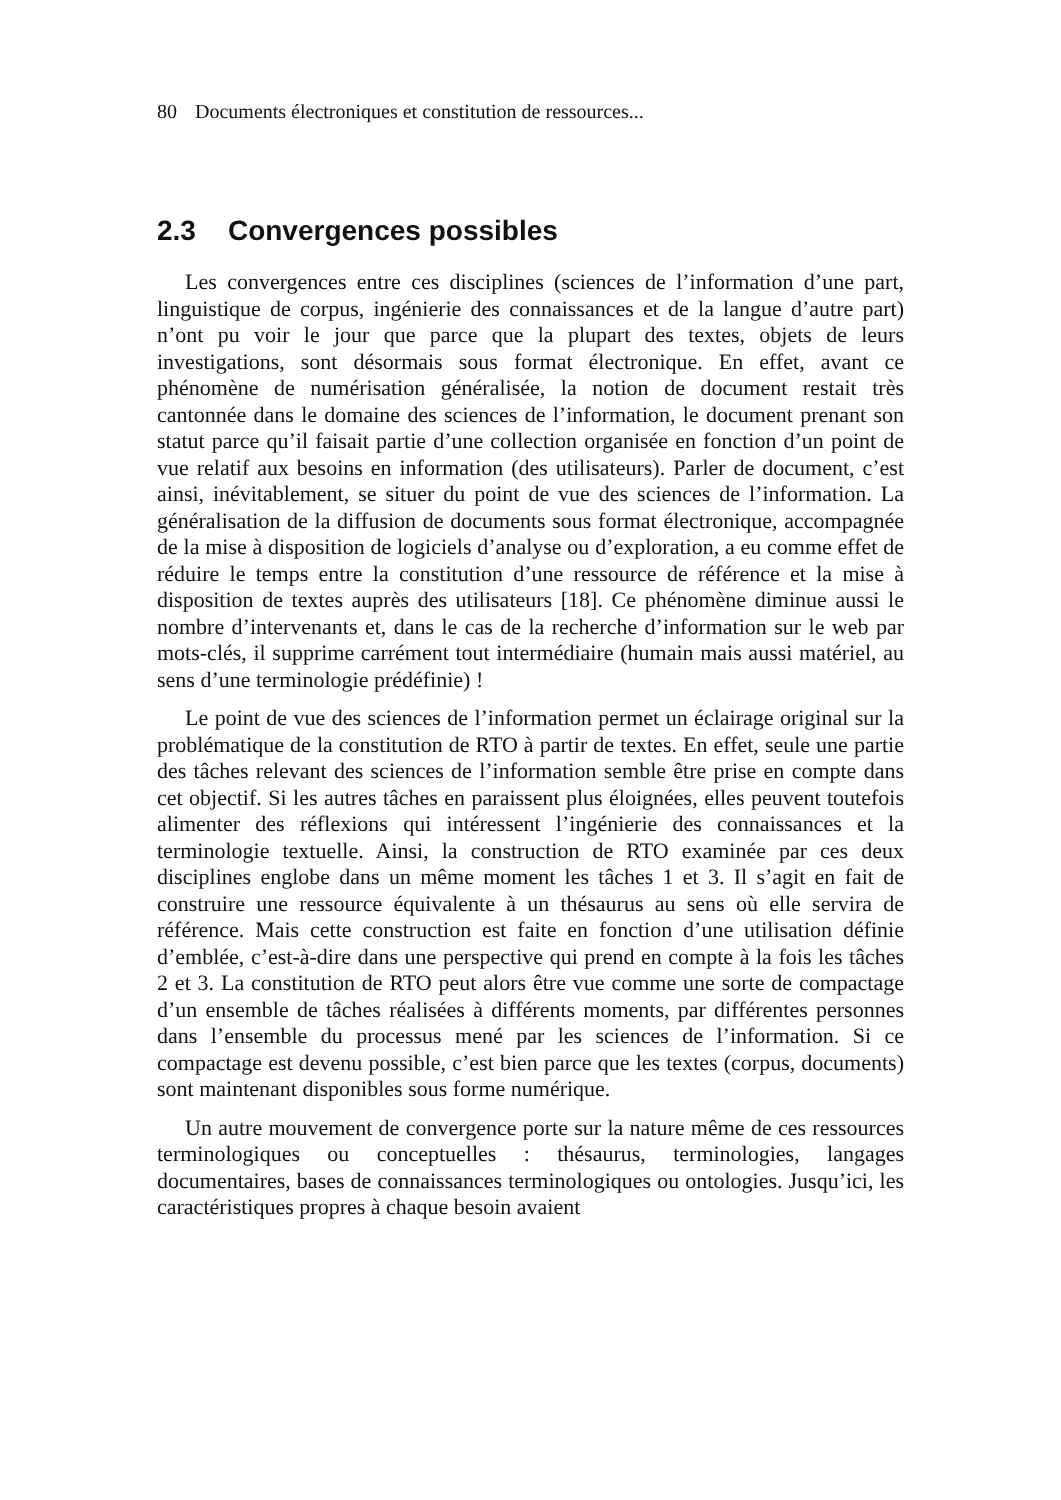80 Documents électroniques et constitution de ressources...
2.3 Convergences possibles
Les convergences entre ces disciplines (sciences de l’information d’une part, linguistique de corpus, ingénierie des connaissances et de la langue d’autre part) n’ont pu voir le jour que parce que la plupart des textes, objets de leurs investigations, sont désormais sous format électronique. En effet, avant ce phénomène de numérisation généralisée, la notion de document restait très cantonnée dans le domaine des sciences de l’information, le document prenant son statut parce qu’il faisait partie d’une collection organisée en fonction d’un point de vue relatif aux besoins en information (des utilisateurs). Parler de document, c’est ainsi, inévitablement, se situer du point de vue des sciences de l’information. La généralisation de la diffusion de documents sous format électronique, accompagnée de la mise à disposition de logiciels d’analyse ou d’exploration, a eu comme effet de réduire le temps entre la constitution d’une ressource de référence et la mise à disposition de textes auprès des utilisateurs [18]. Ce phénomène diminue aussi le nombre d’intervenants et, dans le cas de la recherche d’information sur le web par mots-clés, il supprime carrément tout intermédiaire (humain mais aussi matériel, au sens d’une terminologie prédéfinie) !
Le point de vue des sciences de l’information permet un éclairage original sur la problématique de la constitution de RTO à partir de textes. En effet, seule une partie des tâches relevant des sciences de l’information semble être prise en compte dans cet objectif. Si les autres tâches en paraissent plus éloignées, elles peuvent toutefois alimenter des réflexions qui intéressent l’ingénierie des connaissances et la terminologie textuelle. Ainsi, la construction de RTO examinée par ces deux disciplines englobe dans un même moment les tâches 1 et 3. Il s’agit en fait de construire une ressource équivalente à un thésaurus au sens où elle servira de référence. Mais cette construction est faite en fonction d’une utilisation définie d’emblée, c’est-à-dire dans une perspective qui prend en compte à la fois les tâches 2 et 3. La constitution de RTO peut alors être vue comme une sorte de compactage d’un ensemble de tâches réalisées à différents moments, par différentes personnes dans l’ensemble du processus mené par les sciences de l’information. Si ce compactage est devenu possible, c’est bien parce que les textes (corpus, documents) sont maintenant disponibles sous forme numérique.
Un autre mouvement de convergence porte sur la nature même de ces ressources terminologiques ou conceptuelles : thésaurus, terminologies, langages documentaires, bases de connaissances terminologiques ou ontologies. Jusqu’ici, les caractéristiques propres à chaque besoin avaient